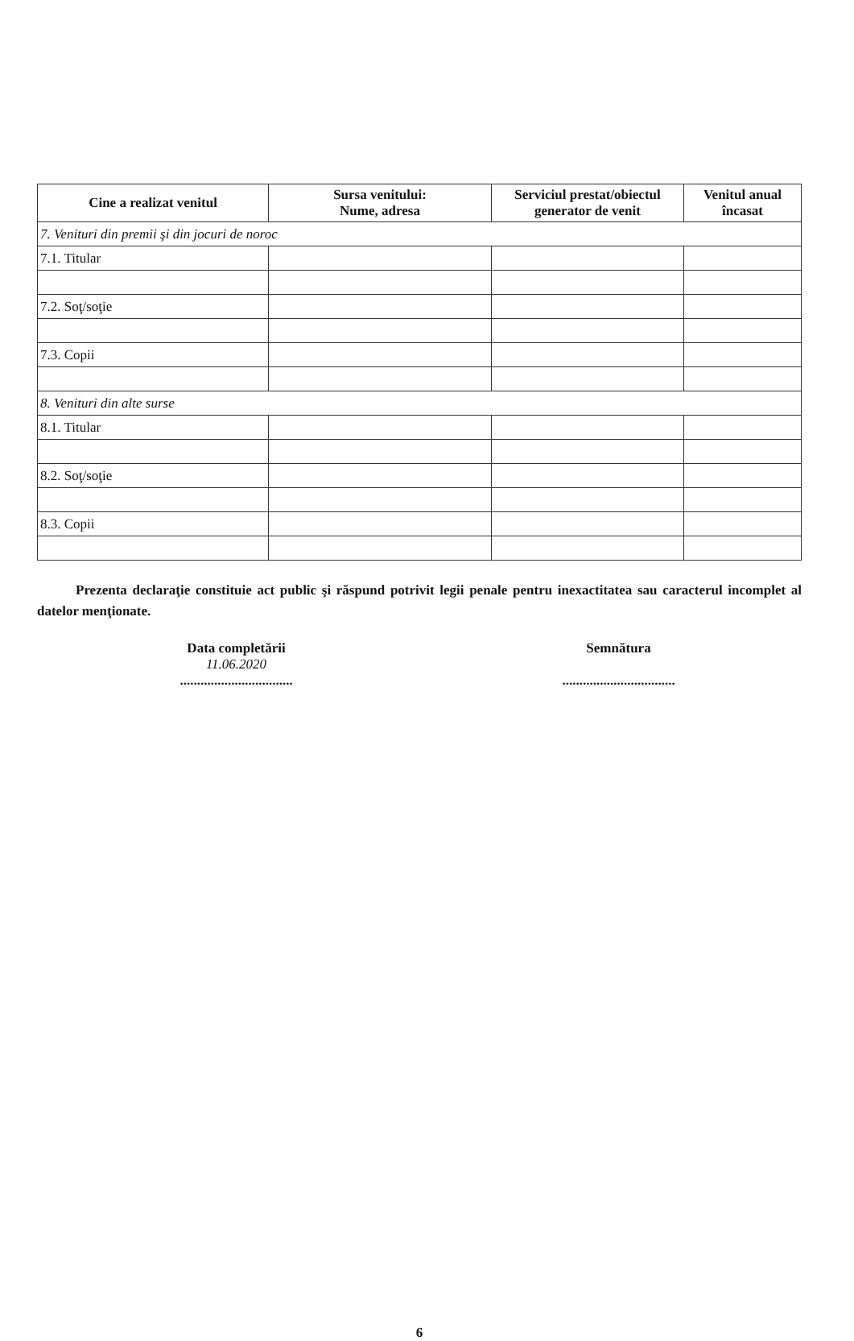| Cine a realizat venitul | Sursa venitului: Nume, adresa | Serviciul prestat/obiectul generator de venit | Venitul anual încasat |
| --- | --- | --- | --- |
| 7. Venituri din premii şi din jocuri de noroc | | | |
| 7.1. Titular | | | |
| 7.2. Soţ/soţie | | | |
| 7.3. Copii | | | |
| 8. Venituri din alte surse | | | |
| 8.1. Titular | | | |
| 8.2. Soţ/soţie | | | |
| 8.3. Copii | | | |
Prezenta declaraţie constituie act public şi răspund potrivit legii penale pentru inexactitatea sau caracterul incomplet al datelor menţionate.
Data completării
11.06.2020
.................................
Semnătura
.................................
6